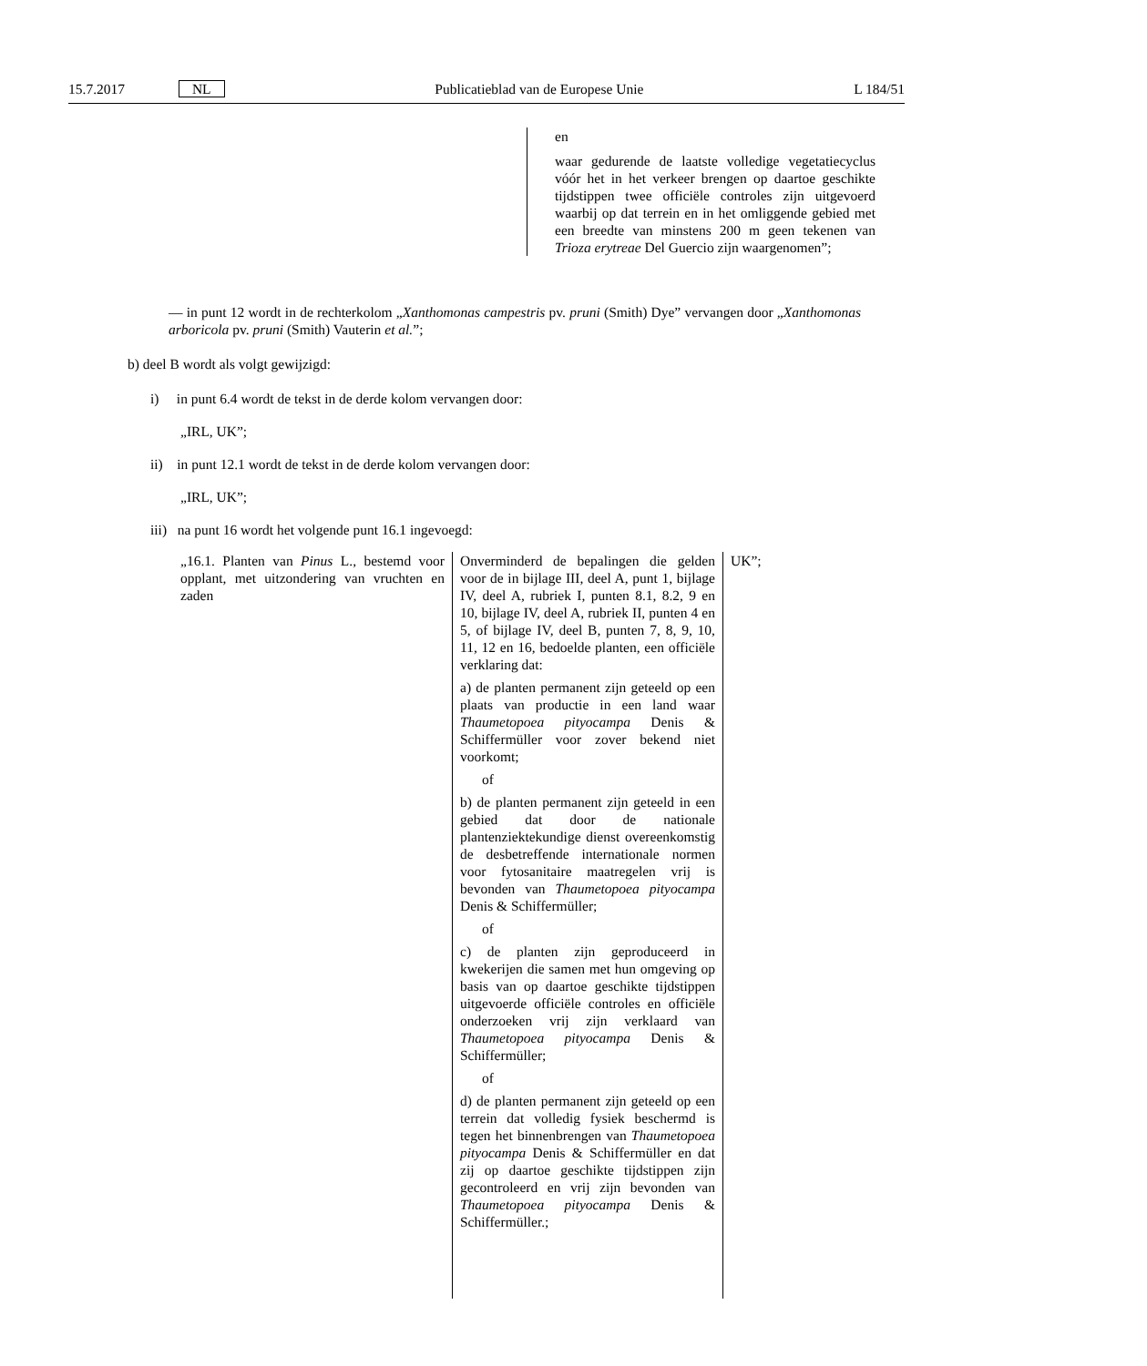15.7.2017 NL Publicatieblad van de Europese Unie L 184/51
en
waar gedurende de laatste volledige vegetatiecyclus vóór het in het verkeer brengen op daartoe geschikte tijdstippen twee officiële controles zijn uitgevoerd waarbij op dat terrein en in het omliggende gebied met een breedte van minstens 200 m geen tekenen van Trioza erytreae Del Guercio zijn waargenomen”;
— in punt 12 wordt in de rechterkolom „Xanthomonas campestris pv. pruni (Smith) Dye” vervangen door „Xanthomonas arboricola pv. pruni (Smith) Vauterin et al.”;
b) deel B wordt als volgt gewijzigd:
i) in punt 6.4 wordt de tekst in de derde kolom vervangen door:
„IRL, UK”;
ii) in punt 12.1 wordt de tekst in de derde kolom vervangen door:
„IRL, UK”;
iii) na punt 16 wordt het volgende punt 16.1 ingevoegd:
| „16.1. Planten van Pinus L., bestemd voor opplant, met uitzondering van vruchten en zaden | Onverminderd de bepalingen die gelden voor de in bijlage III, deel A, punt 1, bijlage IV, deel A, rubriek I, punten 8.1, 8.2, 9 en 10, bijlage IV, deel A, rubriek II, punten 4 en 5, of bijlage IV, deel B, punten 7, 8, 9, 10, 11, 12 en 16, bedoelde planten, een officiële verklaring dat: a) de planten permanent zijn geteeld op een plaats van productie in een land waar Thaumetopoea pityocampa Denis & Schiffermüller voor zover bekend niet voorkomt; of b) de planten permanent zijn geteeld in een gebied dat door de nationale plantenziektekundige dienst overeenkomstig de desbetreffende internationale normen voor fytosanitaire maatregelen vrij is bevonden van Thaumetopoea pityocampa Denis & Schiffermüller; of c) de planten zijn geproduceerd in kwekerijen die samen met hun omgeving op basis van op daartoe geschikte tijdstippen uitgevoerde officiële controles en officiële onderzoeken vrij zijn verklaard van Thaumetopoea pityocampa Denis & Schiffermüller; of d) de planten permanent zijn geteeld op een terrein dat volledig fysiek beschermd is tegen het binnenbrengen van Thaumetopoea pityocampa Denis & Schiffermüller en dat zij op daartoe geschikte tijdstippen zijn gecontroleerd en vrij zijn bevonden van Thaumetopoea pityocampa Denis & Schiffermüller.; | UK”; |